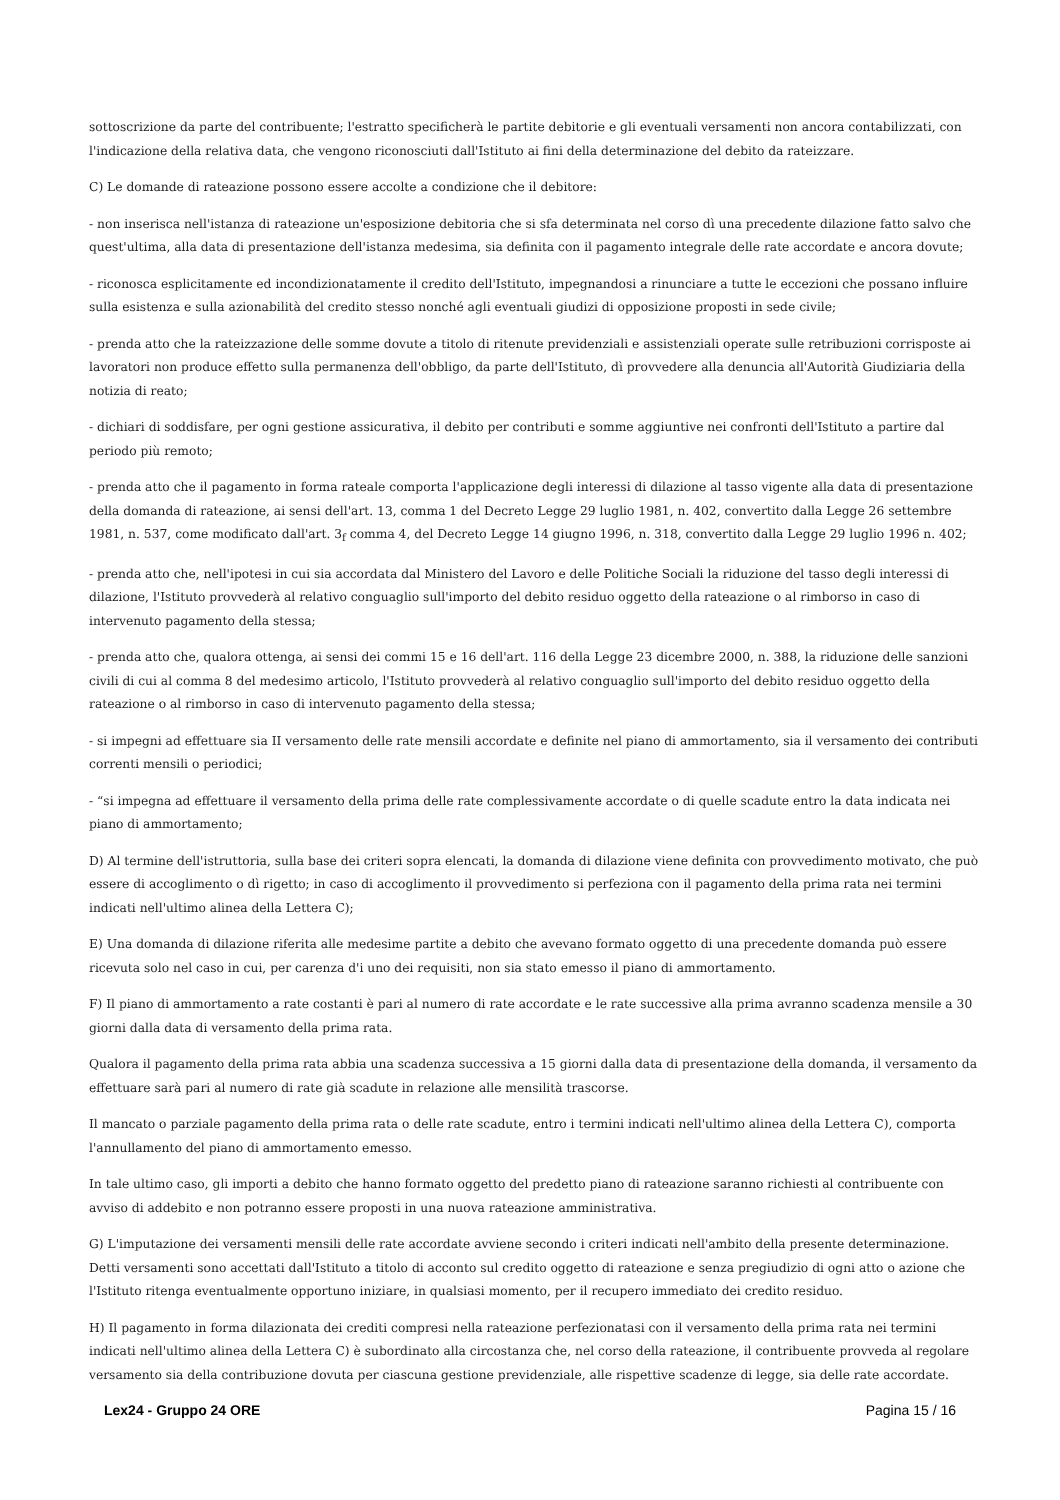sottoscrizione da parte del contribuente; l'estratto specificherà le partite debitorie e gli eventuali versamenti non ancora contabilizzati, con l'indicazione della relativa data, che vengono riconosciuti dall'Istituto ai fini della determinazione del debito da rateizzare.
C) Le domande di rateazione possono essere accolte a condizione che il debitore:
- non inserisca nell'istanza di rateazione un'esposizione debitoria che si sfa determinata nel corso dì una precedente dilazione fatto salvo che quest'ultima, alla data di presentazione dell'istanza medesima, sia definita con il pagamento integrale delle rate accordate e ancora dovute;
- riconosca esplicitamente ed incondizionatamente il credito dell'Istituto, impegnandosi a rinunciare a tutte le eccezioni che possano influire sulla esistenza e sulla azionabilità del credito stesso nonché agli eventuali giudizi di opposizione proposti in sede civile;
- prenda atto che la rateizzazione delle somme dovute a titolo di ritenute previdenziali e assistenziali operate sulle retribuzioni corrisposte ai lavoratori non produce effetto sulla permanenza dell'obbligo, da parte dell'Istituto, dì provvedere alla denuncia all'Autorità Giudiziaria della notizia di reato;
- dichiari di soddisfare, per ogni gestione assicurativa, il debito per contributi e somme aggiuntive nei confronti dell'Istituto a partire dal periodo più remoto;
- prenda atto che il pagamento in forma rateale comporta l'applicazione degli interessi di dilazione al tasso vigente alla data di presentazione della domanda di rateazione, ai sensi dell'art. 13, comma 1 del Decreto Legge 29 luglio 1981, n. 402, convertito dalla Legge 26 settembre 1981, n. 537, come modificato dall'art. 3<sub>f</sub> comma 4, del Decreto Legge 14 giugno 1996, n. 318, convertito dalla Legge 29 luglio 1996 n. 402;
- prenda atto che, nell'ipotesi in cui sia accordata dal Ministero del Lavoro e delle Politiche Sociali la riduzione del tasso degli interessi di dilazione, l'Istituto provvederà al relativo conguaglio sull'importo del debito residuo oggetto della rateazione o al rimborso in caso di intervenuto pagamento della stessa;
- prenda atto che, qualora ottenga, ai sensi dei commi 15 e 16 dell'art. 116 della Legge 23 dicembre 2000, n. 388, la riduzione delle sanzioni civili di cui al comma 8 del medesimo articolo, l'Istituto provvederà al relativo conguaglio sull'importo del debito residuo oggetto della rateazione o al rimborso in caso di intervenuto pagamento della stessa;
- si impegni ad effettuare sia II versamento delle rate mensili accordate e definite nel piano di ammortamento, sia il versamento dei contributi correnti mensili o periodici;
- “si impegna ad effettuare il versamento della prima delle rate complessivamente accordate o di quelle scadute entro la data indicata nei piano di ammortamento;
D) Al termine dell'istruttoria, sulla base dei criteri sopra elencati, la domanda di dilazione viene definita con provvedimento motivato, che può essere di accoglimento o dì rigetto; in caso di accoglimento il provvedimento si perfeziona con il pagamento della prima rata nei termini indicati nell'ultimo alinea della Lettera C);
E) Una domanda di dilazione riferita alle medesime partite a debito che avevano formato oggetto di una precedente domanda può essere ricevuta solo nel caso in cui, per carenza d'i uno dei requisiti, non sia stato emesso il piano di ammortamento.
F) Il piano di ammortamento a rate costanti è pari al numero di rate accordate e le rate successive alla prima avranno scadenza mensile a 30 giorni dalla data di versamento della prima rata.
Qualora il pagamento della prima rata abbia una scadenza successiva a 15 giorni dalla data di presentazione della domanda, il versamento da effettuare sarà pari al numero di rate già scadute in relazione alle mensilità trascorse.
Il mancato o parziale pagamento della prima rata o delle rate scadute, entro i termini indicati nell'ultimo alinea della Lettera C), comporta l'annullamento del piano di ammortamento emesso.
In tale ultimo caso, gli importi a debito che hanno formato oggetto del predetto piano di rateazione saranno richiesti al contribuente con avviso di addebito e non potranno essere proposti in una nuova rateazione amministrativa.
G) L'imputazione dei versamenti mensili delle rate accordate avviene secondo i criteri indicati nell'ambito della presente determinazione. Detti versamenti sono accettati dall'Istituto a titolo di acconto sul credito oggetto di rateazione e senza pregiudizio di ogni atto o azione che l'Istituto ritenga eventualmente opportuno iniziare, in qualsiasi momento, per il recupero immediato dei credito residuo.
H) Il pagamento in forma dilazionata dei crediti compresi nella rateazione perfezionatasi con il versamento della prima rata nei termini indicati nell'ultimo alinea della Lettera C) è subordinato alla circostanza che, nel corso della rateazione, il contribuente provveda al regolare versamento sia della contribuzione dovuta per ciascuna gestione previdenziale, alle rispettive scadenze di legge, sia delle rate accordate.
Lex24 - Gruppo 24 ORE Pagina 15 / 16